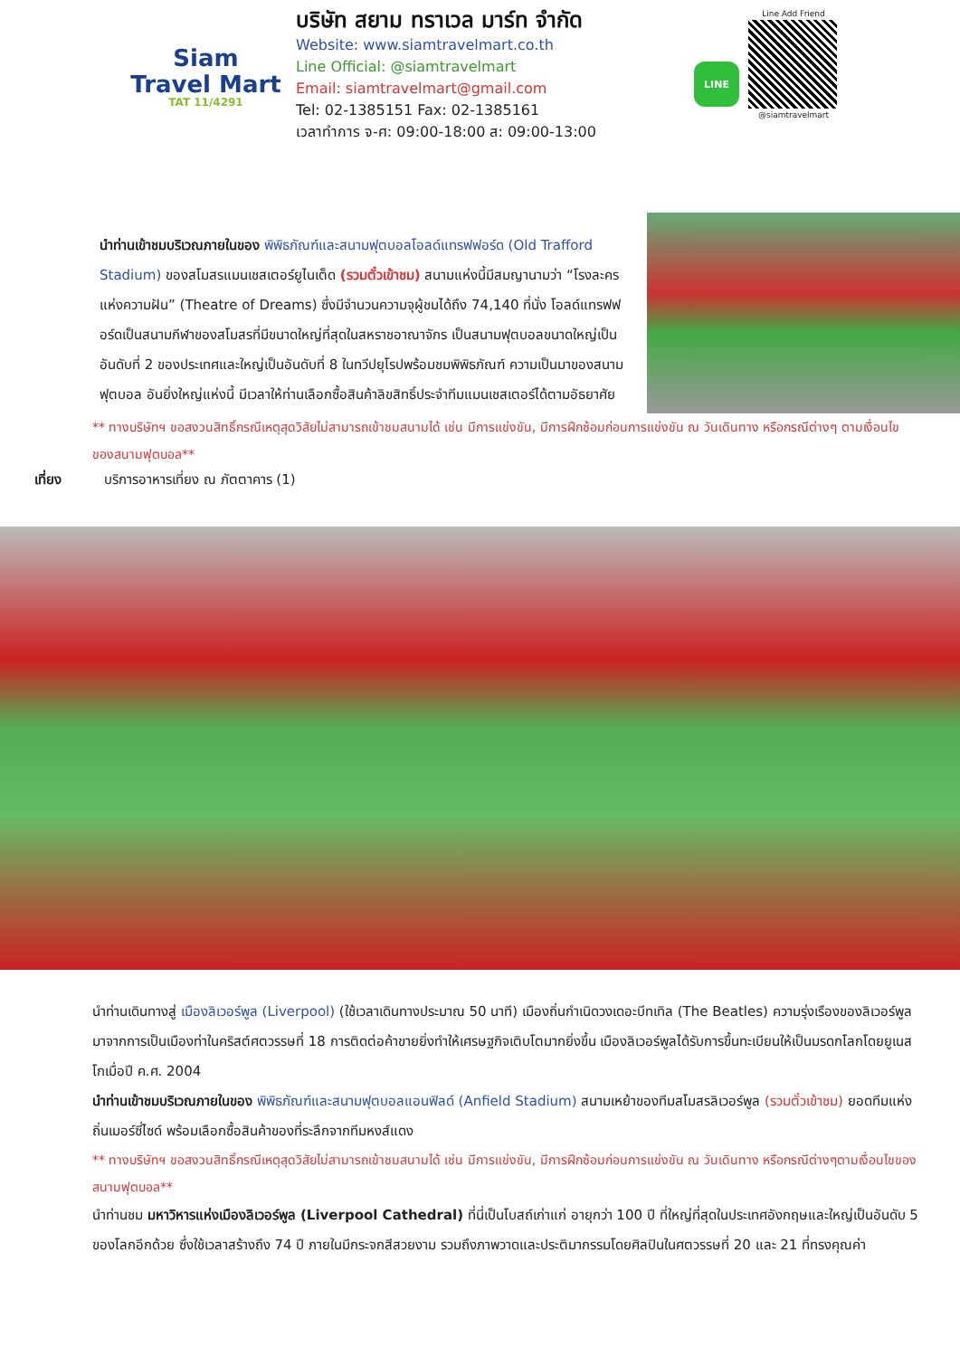Siam
Travel Mart
TAT 11/4291
บริษัท สยาม ทราเวล มาร์ท จำกัด
Website: www.siamtravelmart.co.th
Line Official: @siamtravelmart
Email: siamtravelmart@gmail.com
Tel: 02-1385151 Fax: 02-1385161
เวลาทำการ จ-ศ: 09:00-18:00 ส: 09:00-13:00
LINE
Line Add Friend
@siamtravelmart
นำท่านเข้าชมบริเวณภายในของ พิพิธภัณฑ์และสนามฟุตบอลโอลด์แทรฟฟอร์ด (Old Trafford Stadium) ของสโมสรแมนเชสเตอร์ยูไนเต็ด (รวมตั๋วเข้าชม) สนามแห่งนี้มีสมญานามว่า “โรงละครแห่งความฝัน” (Theatre of Dreams) ซึ่งมีจำนวนความจุผู้ชมได้ถึง 74,140 ที่นั่ง โอลด์แทรฟฟอร์ดเป็นสนามกีฬาของสโมสรที่มีขนาดใหญ่ที่สุดในสหราชอาณาจักร เป็นสนามฟุตบอลขนาดใหญ่เป็นอันดับที่ 2 ของประเทศและใหญ่เป็นอันดับที่ 8 ในทวีปยุโรปพร้อมชมพิพิธภัณฑ์ ความเป็นมาของสนามฟุตบอล อันยิ่งใหญ่แห่งนี้ มีเวลาให้ท่านเลือกซื้อสินค้าลิขสิทธิ์ประจำทีมแมนเชสเตอร์ได้ตามอัธยาศัย
** ทางบริษัทฯ ขอสงวนสิทธิ์กรณีเหตุสุดวิสัยไม่สามารถเข้าชมสนามได้ เช่น มีการแข่งขัน, มีการฝึกซ้อมก่อนการแข่งขัน ณ วันเดินทาง หรือกรณีต่างๆ ตามเงื่อนไขของสนามฟุตบอล**
เที่ยง บริการอาหารเที่ยง ณ ภัตตาคาร (1)
นำท่านเดินทางสู่ เมืองลิเวอร์พูล (Liverpool) (ใช้เวลาเดินทางประมาณ 50 นาที) เมืองถิ่นกำเนิดวงเดอะบีทเทิล (The Beatles) ความรุ่งเรืองของลิเวอร์พูล มาจากการเป็นเมืองท่าในคริสต์ศตวรรษที่ 18 การติดต่อค้าขายยิ่งทำให้เศรษฐกิจเติบโตมากยิ่งขึ้น เมืองลิเวอร์พูลได้รับการขึ้นทะเบียนให้เป็นมรดกโลกโดยยูเนสโกเมื่อปี ค.ศ. 2004
นำท่านเข้าชมบริเวณภายในของ พิพิธภัณฑ์และสนามฟุตบอลแอนฟิลด์ (Anfield Stadium) สนามเหย้าของทีมสโมสรลิเวอร์พูล (รวมตั๋วเข้าชม) ยอดทีมแห่งถิ่นเมอร์ซี่ไซด์ พร้อมเลือกซื้อสินค้าของที่ระลึกจากทีมหงส์แดง
** ทางบริษัทฯ ขอสงวนสิทธิ์กรณีเหตุสุดวิสัยไม่สามารถเข้าชมสนามได้ เช่น มีการแข่งขัน, มีการฝึกซ้อมก่อนการแข่งขัน ณ วันเดินทาง หรือกรณีต่างๆตามเงื่อนไขของสนามฟุตบอล**
นำท่านชม มหาวิหารแห่งเมืองลิเวอร์พูล (Liverpool Cathedral) ที่นี่เป็นโบสถ์เก่าแก่ อายุกว่า 100 ปี ที่ใหญ่ที่สุดในประเทศอังกฤษและใหญ่เป็นอันดับ 5 ของโลกอีกด้วย ซึ่งใช้เวลาสร้างถึง 74 ปี ภายในมีกระจกสีสวยงาม รวมถึงภาพวาดและประติมากรรมโดยศิลปินในศตวรรษที่ 20 และ 21 ที่ทรงคุณค่า